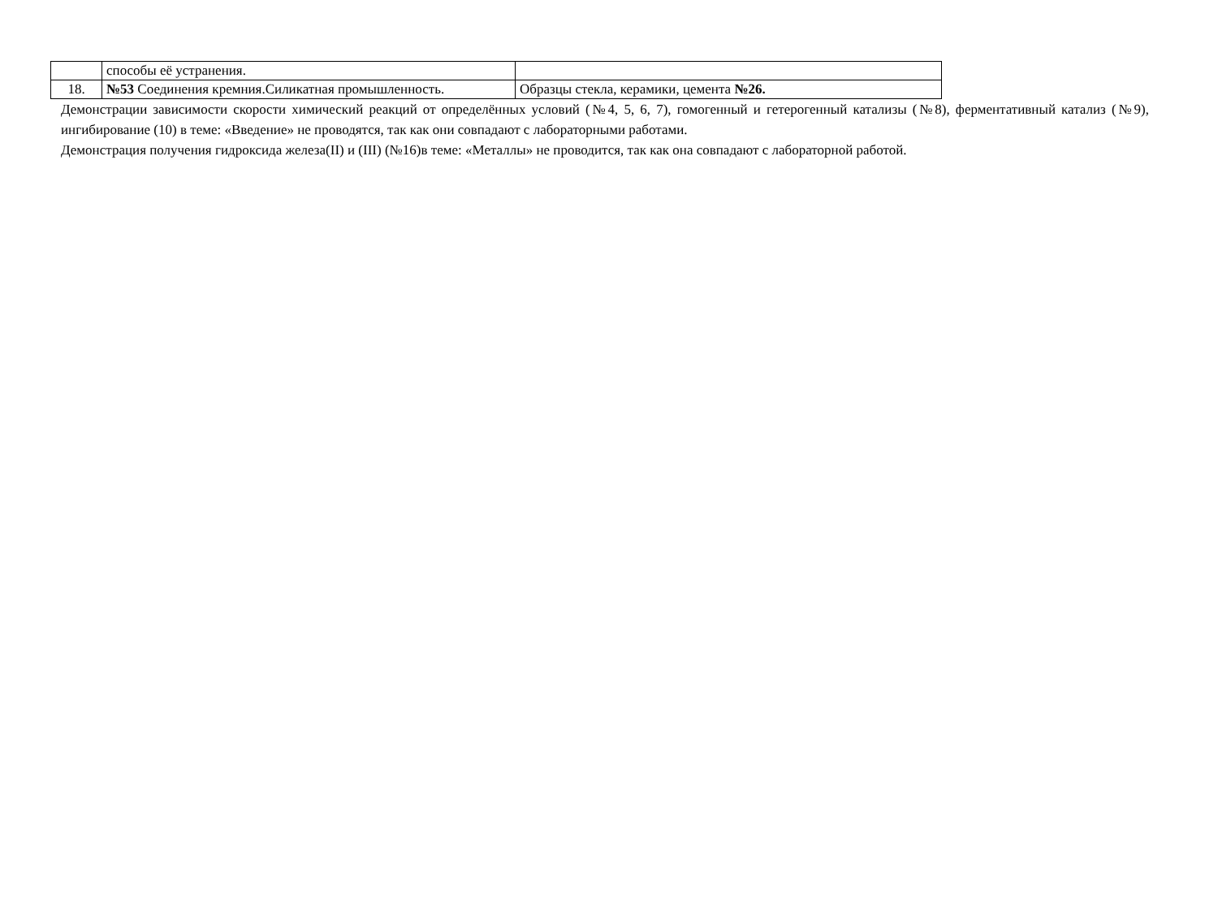| | способы её устранения. | |
| 18. | №53 Соединения кремния.Силикатная промышленность. | Образцы стекла, керамики, цемента №26. |
Демонстрации зависимости скорости химический реакций от определённых условий (№4, 5, 6, 7), гомогенный и гетерогенный катализы (№8), ферментативный катализ (№9), ингибирование (10) в теме: «Введение» не проводятся, так как они совпадают с лабораторными работами.
Демонстрация получения гидроксида железа(II) и (III) (№16)в теме: «Металлы» не проводится, так как она совпадают с лабораторной работой.